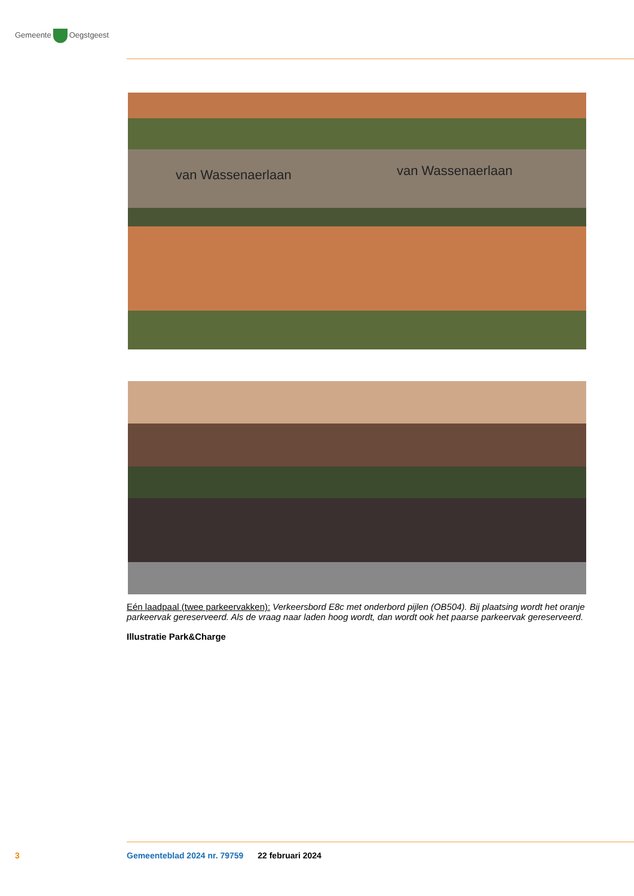Gemeente Oegstgeest
van Wassenaerlaan van Wassenaerlaan
Eén laadpaal (twee parkeervakken): Verkeersbord E8c met onderbord pijlen (OB504). Bij plaatsing wordt het oranje parkeervak gereserveerd. Als de vraag naar laden hoog wordt, dan wordt ook het paarse parkeervak gereserveerd.
Illustratie Park&Charge
3 Gemeenteblad 2024 nr. 79759 22 februari 2024